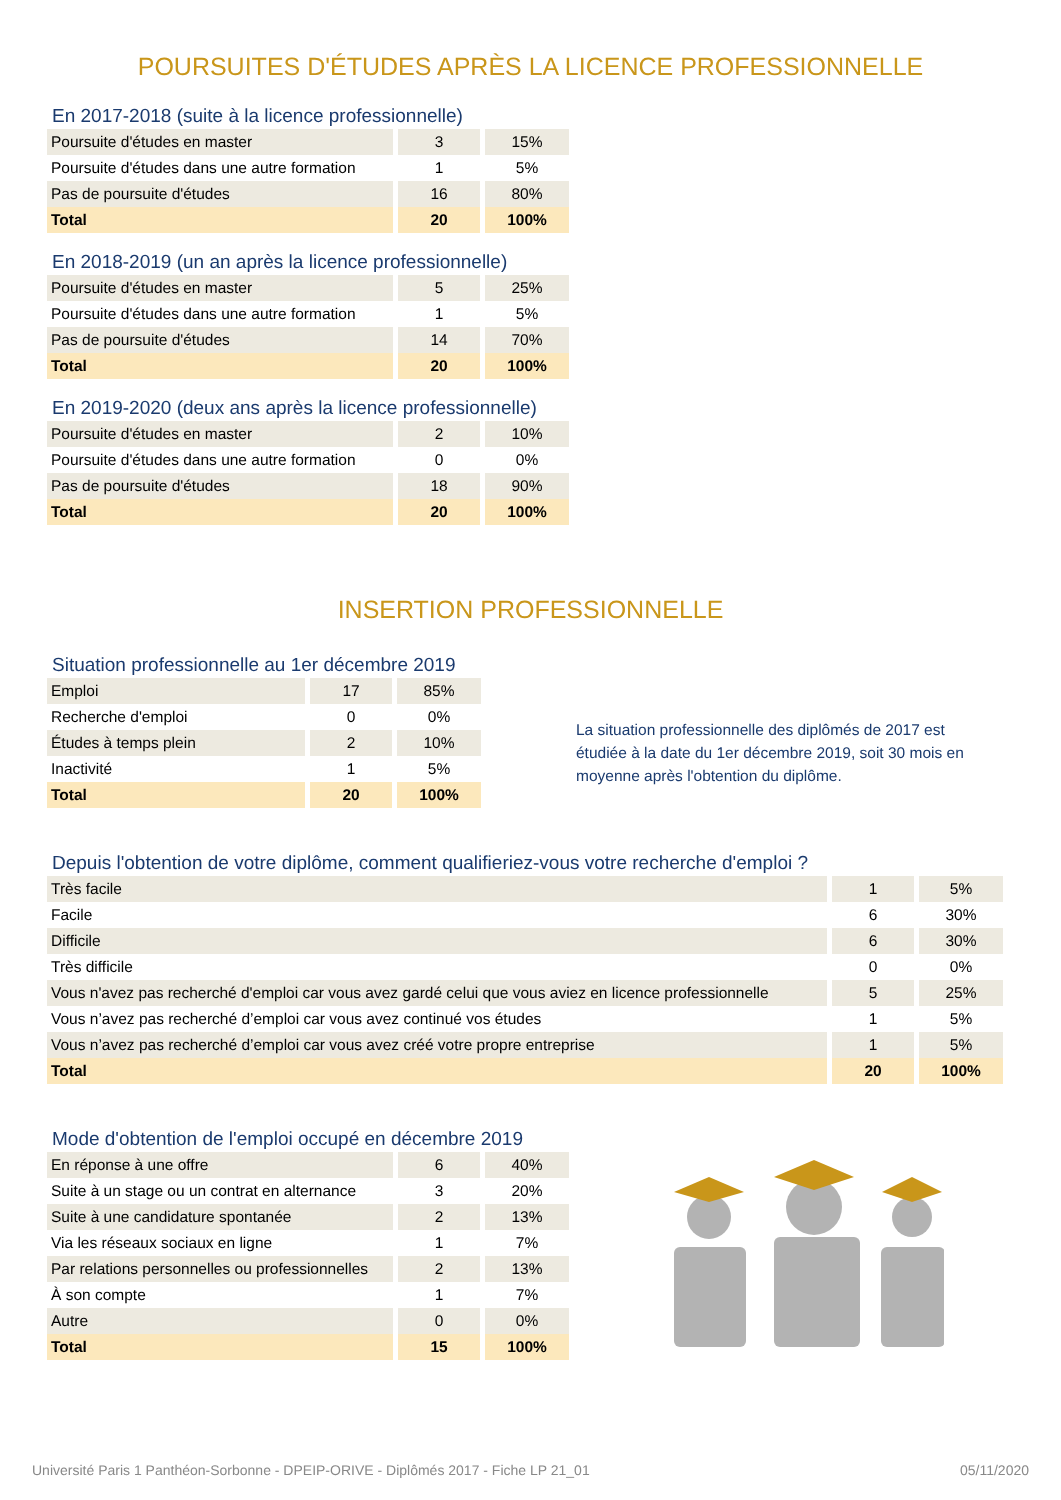POURSUITES D'ÉTUDES APRÈS LA LICENCE PROFESSIONNELLE
En 2017-2018 (suite à la licence professionnelle)
| Poursuite d'études en master | 3 | 15% |
| Poursuite d'études dans une autre formation | 1 | 5% |
| Pas de poursuite d'études | 16 | 80% |
| Total | 20 | 100% |
En 2018-2019 (un an après la licence professionnelle)
| Poursuite d'études en master | 5 | 25% |
| Poursuite d'études dans une autre formation | 1 | 5% |
| Pas de poursuite d'études | 14 | 70% |
| Total | 20 | 100% |
En 2019-2020 (deux ans après la licence professionnelle)
| Poursuite d'études en master | 2 | 10% |
| Poursuite d'études dans une autre formation | 0 | 0% |
| Pas de poursuite d'études | 18 | 90% |
| Total | 20 | 100% |
INSERTION PROFESSIONNELLE
Situation professionnelle au 1er décembre 2019
| Emploi | 17 | 85% |
| Recherche d'emploi | 0 | 0% |
| Études à temps plein | 2 | 10% |
| Inactivité | 1 | 5% |
| Total | 20 | 100% |
La situation professionnelle des diplômés de 2017 est étudiée à la date du 1er décembre 2019, soit 30 mois en moyenne après l'obtention du diplôme.
Depuis l'obtention de votre diplôme, comment qualifieriez-vous votre recherche d'emploi ?
| Très facile | 1 | 5% |
| Facile | 6 | 30% |
| Difficile | 6 | 30% |
| Très difficile | 0 | 0% |
| Vous n'avez pas recherché d'emploi car vous avez gardé celui que vous aviez en licence professionnelle | 5 | 25% |
| Vous n’avez pas recherché d’emploi car vous avez continué vos études | 1 | 5% |
| Vous n’avez pas recherché d’emploi car vous avez créé votre propre entreprise | 1 | 5% |
| Total | 20 | 100% |
Mode d'obtention de l'emploi occupé en décembre 2019
| En réponse à une offre | 6 | 40% |
| Suite à un stage ou un contrat en alternance | 3 | 20% |
| Suite à une candidature spontanée | 2 | 13% |
| Via les réseaux sociaux en ligne | 1 | 7% |
| Par relations personnelles ou professionnelles | 2 | 13% |
| À son compte | 1 | 7% |
| Autre | 0 | 0% |
| Total | 15 | 100% |
Université Paris 1 Panthéon-Sorbonne - DPEIP-ORIVE - Diplômés 2017 - Fiche LP 21_01 05/11/2020